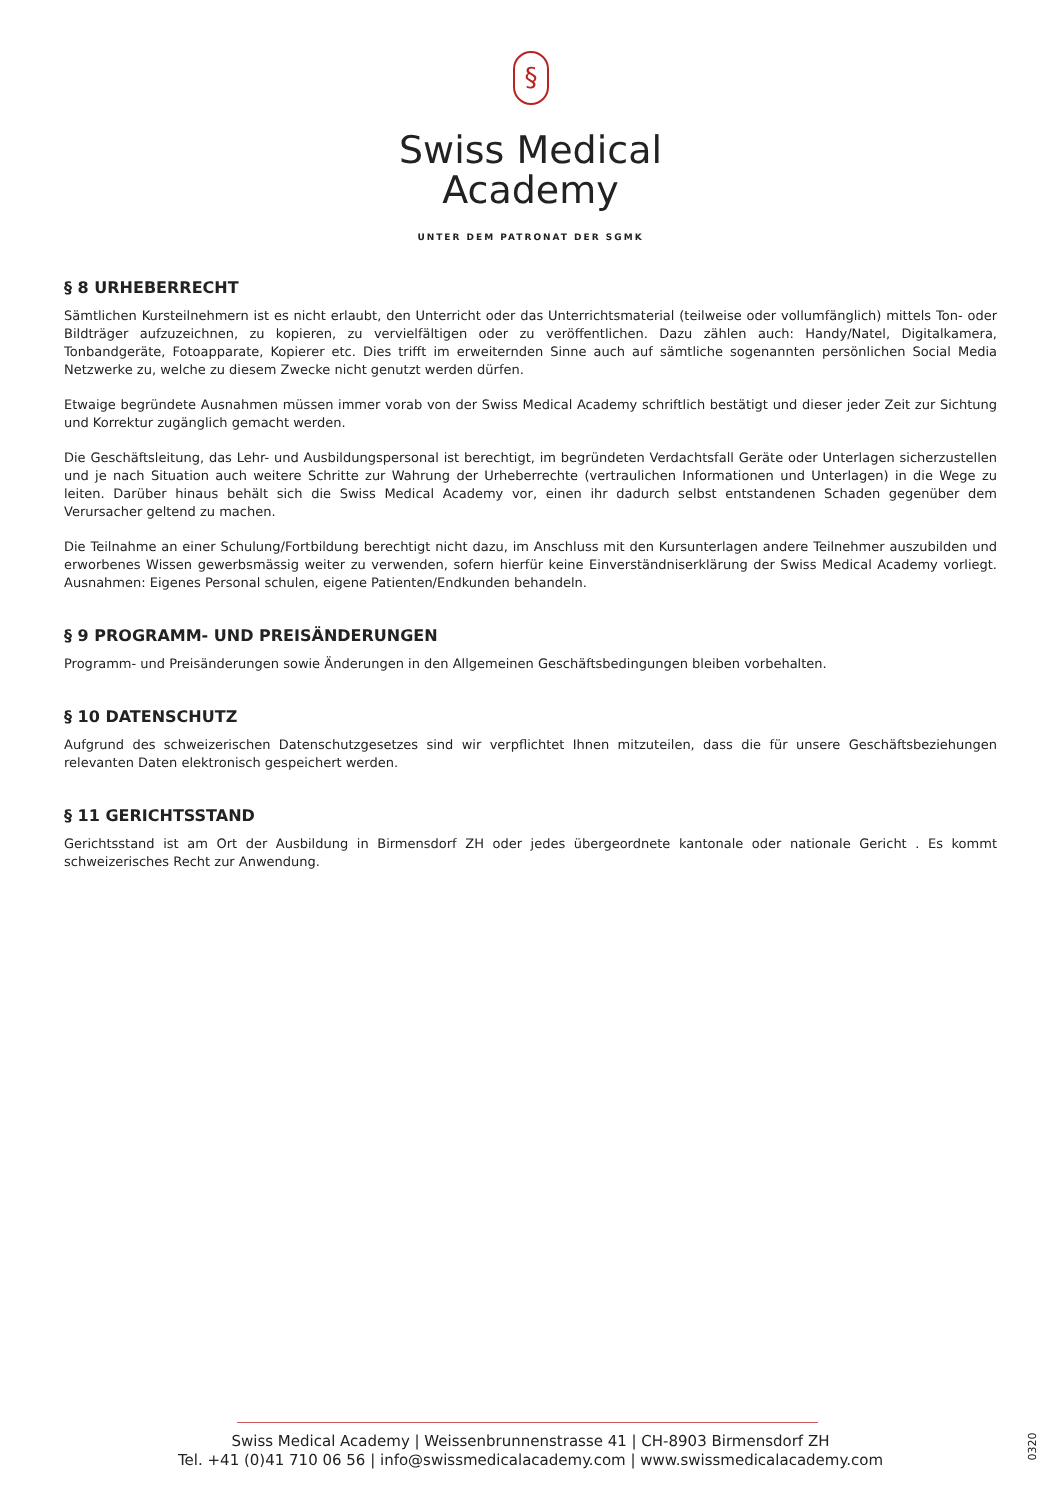§
Swiss Medical
Academy
UNTER DEM PATRONAT DER SGMK
§ 8 URHEBERRECHT
Sämtlichen Kursteilnehmern ist es nicht erlaubt, den Unterricht oder das Unterrichtsmaterial (teilweise oder vollumfänglich) mittels Ton- oder Bildträger aufzuzeichnen, zu kopieren, zu vervielfältigen oder zu veröffentlichen. Dazu zählen auch: Handy/Natel, Digitalkamera, Tonbandgeräte, Fotoapparate, Kopierer etc. Dies trifft im erweiternden Sinne auch auf sämtliche sogenannten persönlichen Social Media Netzwerke zu, welche zu diesem Zwecke nicht genutzt werden dürfen.
Etwaige begründete Ausnahmen müssen immer vorab von der Swiss Medical Academy schriftlich bestätigt und dieser jeder Zeit zur Sichtung und Korrektur zugänglich gemacht werden.
Die Geschäftsleitung, das Lehr- und Ausbildungspersonal ist berechtigt, im begründeten Verdachtsfall Geräte oder Unterlagen sicherzustellen und je nach Situation auch weitere Schritte zur Wahrung der Urheberrechte (vertraulichen Informationen und Unterlagen) in die Wege zu leiten. Darüber hinaus behält sich die Swiss Medical Academy vor, einen ihr dadurch selbst entstandenen Schaden gegenüber dem Verursacher geltend zu machen.
Die Teilnahme an einer Schulung/Fortbildung berechtigt nicht dazu, im Anschluss mit den Kursunterlagen andere Teilnehmer auszubilden und erworbenes Wissen gewerbsmässig weiter zu verwenden, sofern hierfür keine Einverständniserklärung der Swiss Medical Academy vorliegt. Ausnahmen: Eigenes Personal schulen, eigene Patienten/Endkunden behandeln.
§ 9 PROGRAMM- UND PREISÄNDERUNGEN
Programm- und Preisänderungen sowie Änderungen in den Allgemeinen Geschäftsbedingungen bleiben vorbehalten.
§ 10 DATENSCHUTZ
Aufgrund des schweizerischen Datenschutzgesetzes sind wir verpflichtet Ihnen mitzuteilen, dass die für unsere Geschäftsbeziehungen relevanten Daten elektronisch gespeichert werden.
§ 11 GERICHTSSTAND
Gerichtsstand ist am Ort der Ausbildung in Birmensdorf ZH oder jedes übergeordnete kantonale oder nationale Gericht . Es kommt schweizerisches Recht zur Anwendung.
Swiss Medical Academy | Weissenbrunnenstrasse 41 | CH-8903 Birmensdorf ZH
Tel. +41 (0)41 710 06 56 | info@swissmedicalacademy.com | www.swissmedicalacademy.com
0320